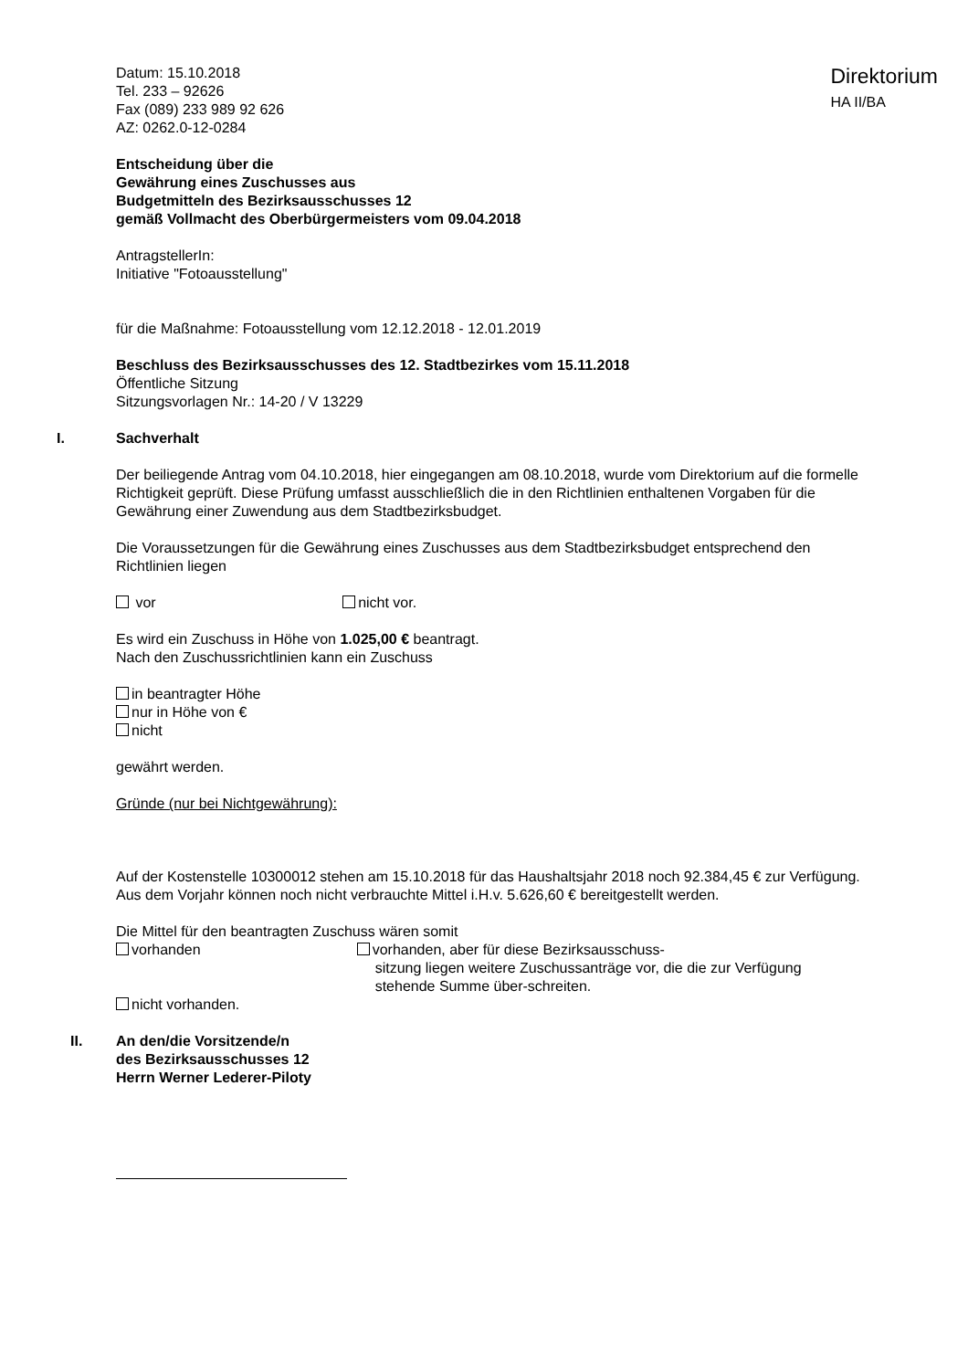Datum: 15.10.2018
Tel. 233 – 92626
Fax (089) 233 989 92 626
AZ: 0262.0-12-0284
Direktorium
HA II/BA
Entscheidung über die
Gewährung eines Zuschusses aus
Budgetmitteln des Bezirksausschusses 12
gemäß Vollmacht des Oberbürgermeisters vom 09.04.2018
AntragstellerIn:
Initiative "Fotoausstellung"
für die Maßnahme: Fotoausstellung vom 12.12.2018 - 12.01.2019
Beschluss des Bezirksausschusses des 12. Stadtbezirkes vom 15.11.2018
Öffentliche Sitzung
Sitzungsvorlagen Nr.: 14-20 / V 13229
I. Sachverhalt
Der beiliegende Antrag vom 04.10.2018, hier eingegangen am 08.10.2018, wurde vom Direktorium auf die formelle Richtigkeit geprüft. Diese Prüfung umfasst ausschließlich die in den Richtlinien enthaltenen Vorgaben für die Gewährung einer Zuwendung aus dem Stadtbezirksbudget.
Die Voraussetzungen für die Gewährung eines Zuschusses aus dem Stadtbezirksbudget entsprechend den Richtlinien liegen
vor nicht vor.
Es wird ein Zuschuss in Höhe von 1.025,00 € beantragt.
Nach den Zuschussrichtlinien kann ein Zuschuss
in beantragter Höhe
nur in Höhe von €
nicht
gewährt werden.
Gründe (nur bei Nichtgewährung):
Auf der Kostenstelle 10300012 stehen am 15.10.2018 für das Haushaltsjahr 2018 noch 92.384,45 € zur Verfügung.
Aus dem Vorjahr können noch nicht verbrauchte Mittel i.H.v. 5.626,60 € bereitgestellt werden.
Die Mittel für den beantragten Zuschuss wären somit
vorhanden
nicht vorhanden.
vorhanden, aber für diese Bezirksausschuss-
sitzung liegen weitere Zuschussanträge vor, die die zur Verfügung stehende Summe über-schreiten.
II. An den/die Vorsitzende/n
des Bezirksausschusses 12
Herrn Werner Lederer-Piloty